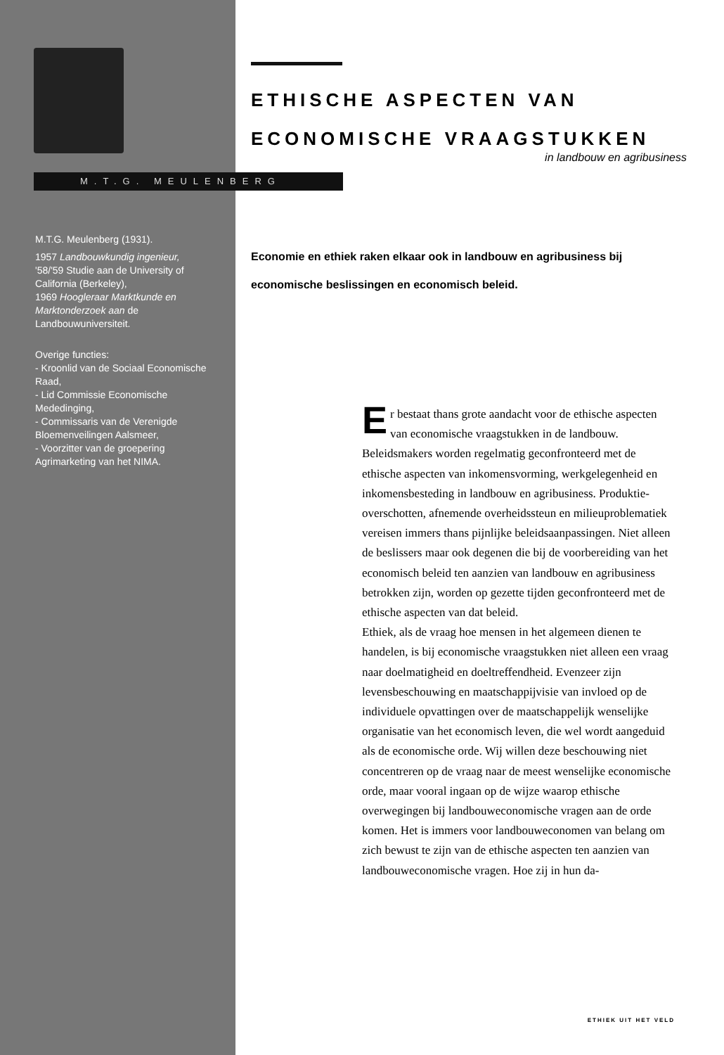M.T.G. MEULENBERG
M.T.G. Meulenberg (1931).
1957 Landbouwkundig ingenieur,
'58/'59 Studie aan de University of California (Berkeley),
1969 Hoogleraar Marktkunde en Marktonderzoek aan de Landbouwuniversiteit.
Overige functies:
- Kroonlid van de Sociaal Economische Raad,
- Lid Commissie Economische Mededinging,
- Commissaris van de Verenigde Bloemenveilingen Aalsmeer,
- Voorzitter van de groepering Agrimarketing van het NIMA.
ETHISCHE ASPECTEN VAN
ECONOMISCHE VRAAGSTUKKEN
in landbouw en agribusiness
Economie en ethiek raken elkaar ook in landbouw en agribusiness bij economische beslissingen en economisch beleid.
Er bestaat thans grote aandacht voor de ethische aspecten van economische vraagstukken in de landbouw. Beleidsmakers worden regelmatig geconfronteerd met de ethische aspecten van inkomensvorming, werkgelegenheid en inkomensbesteding in landbouw en agribusiness. Produktie-overschotten, afnemende overheidssteun en milieuproblematiek vereisen immers thans pijnlijke beleidsaanpassingen. Niet alleen de beslissers maar ook degenen die bij de voorbereiding van het economisch beleid ten aanzien van landbouw en agribusiness betrokken zijn, worden op gezette tijden geconfronteerd met de ethische aspecten van dat beleid.
Ethiek, als de vraag hoe mensen in het algemeen dienen te handelen, is bij economische vraagstukken niet alleen een vraag naar doelmatigheid en doeltreffendheid. Evenzeer zijn levensbeschouwing en maatschappijvisie van invloed op de individuele opvattingen over de maatschappelijk wenselijke organisatie van het economisch leven, die wel wordt aangeduid als de economische orde. Wij willen deze beschouwing niet concentreren op de vraag naar de meest wenselijke economische orde, maar vooral ingaan op de wijze waarop ethische overwegingen bij landbouweconomische vragen aan de orde komen. Het is immers voor landbouweconomen van belang om zich bewust te zijn van de ethische aspecten ten aanzien van landbouweconomische vragen. Hoe zij in hun da-
ETHIEK UIT HET VELD